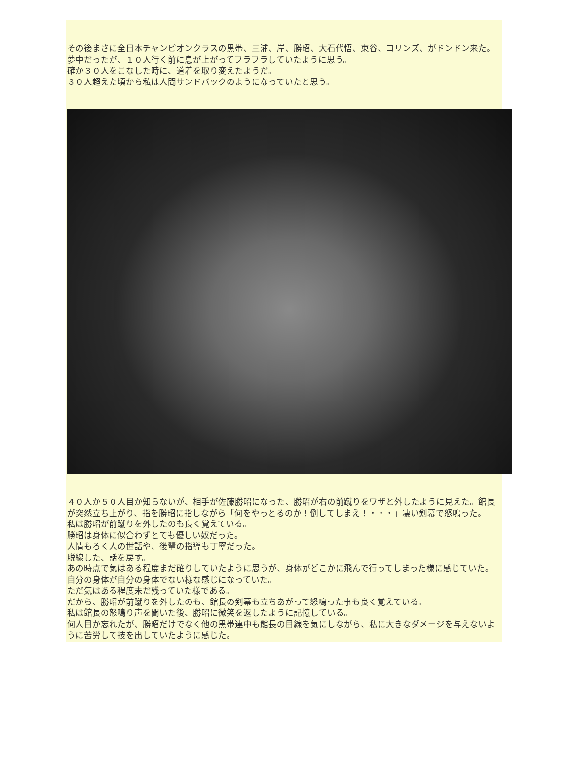その後まさに全日本チャンピオンクラスの黒帯、三浦、岸、勝昭、大石代悟、東谷、コリンズ、がドンドン来た。
夢中だったが、１０人行く前に息が上がってフラフラしていたように思う。
確か３０人をこなした時に、道着を取り変えたようだ。
３０人超えた頃から私は人間サンドバックのようになっていたと思う。
４０人か５０人目か知らないが、相手が佐藤勝昭になった、勝昭が右の前蹴りをワザと外したように見えた。館長が突然立ち上がり、指を勝昭に指しながら「何をやっとるのか！倒してしまえ！・・・」凄い剣幕で怒鳴った。
私は勝昭が前蹴りを外したのも良く覚えている。
勝昭は身体に似合わずとても優しい奴だった。
人情もろく人の世話や、後輩の指導も丁寧だった。
脱線した、話を戻す。
あの時点で気はある程度まだ確りしていたように思うが、身体がどこかに飛んで行ってしまった様に感じていた。
自分の身体が自分の身体でない様な感じになっていた。
ただ気はある程度未だ残っていた様である。
だから、勝昭が前蹴りを外したのも、館長の剣幕も立ちあがって怒鳴った事も良く覚えている。
私は館長の怒鳴り声を聞いた後、勝昭に微笑を返したように記憶している。
何人目か忘れたが、勝昭だけでなく他の黒帯連中も館長の目線を気にしながら、私に大きなダメージを与えないように苦労して技を出していたように感じた。